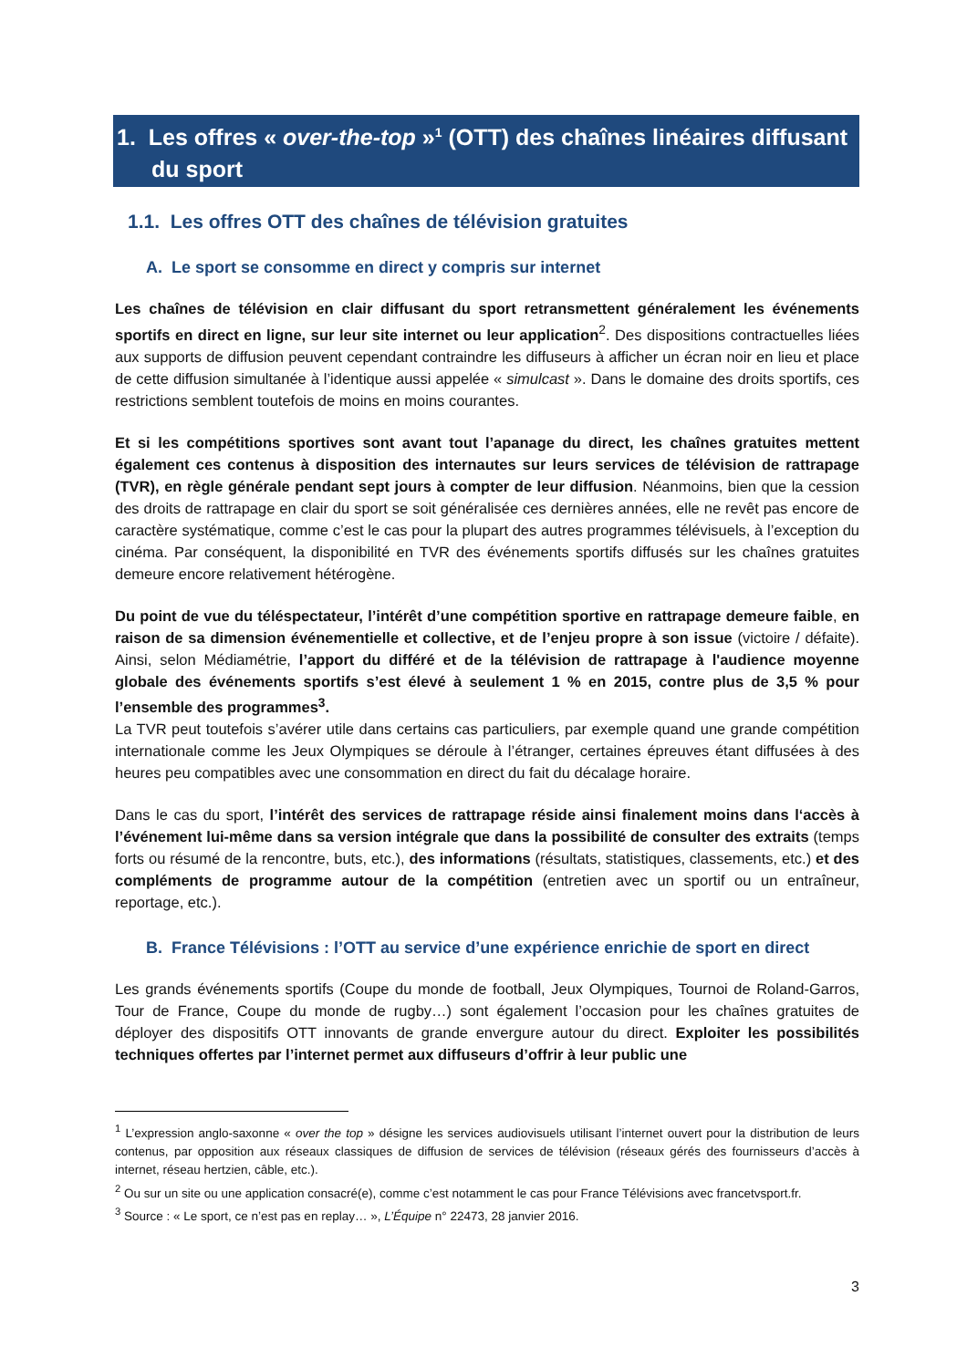1. Les offres « over-the-top »<sup>1</sup> (OTT) des chaînes linéaires diffusant
du sport
1.1. Les offres OTT des chaînes de télévision gratuites
A. Le sport se consomme en direct y compris sur internet
Les chaînes de télévision en clair diffusant du sport retransmettent généralement les événements sportifs en direct en ligne, sur leur site internet ou leur application<sup>2</sup>. Des dispositions contractuelles liées aux supports de diffusion peuvent cependant contraindre les diffuseurs à afficher un écran noir en lieu et place de cette diffusion simultanée à l’identique aussi appelée « simulcast ». Dans le domaine des droits sportifs, ces restrictions semblent toutefois de moins en moins courantes.
Et si les compétitions sportives sont avant tout l’apanage du direct, les chaînes gratuites mettent également ces contenus à disposition des internautes sur leurs services de télévision de rattrapage (TVR), en règle générale pendant sept jours à compter de leur diffusion. Néanmoins, bien que la cession des droits de rattrapage en clair du sport se soit généralisée ces dernières années, elle ne revêt pas encore de caractère systématique, comme c’est le cas pour la plupart des autres programmes télévisuels, à l’exception du cinéma. Par conséquent, la disponibilité en TVR des événements sportifs diffusés sur les chaînes gratuites demeure encore relativement hétérogène.
Du point de vue du téléspectateur, l’intérêt d’une compétition sportive en rattrapage demeure faible, en raison de sa dimension événementielle et collective, et de l’enjeu propre à son issue (victoire / défaite). Ainsi, selon Médiamétrie, l’apport du différé et de la télévision de rattrapage à l'audience moyenne globale des événements sportifs s’est élevé à seulement 1 % en 2015, contre plus de 3,5 % pour l’ensemble des programmes<sup>3</sup>.
La TVR peut toutefois s’avérer utile dans certains cas particuliers, par exemple quand une grande compétition internationale comme les Jeux Olympiques se déroule à l’étranger, certaines épreuves étant diffusées à des heures peu compatibles avec une consommation en direct du fait du décalage horaire.
Dans le cas du sport, l’intérêt des services de rattrapage réside ainsi finalement moins dans l‘accès à l’événement lui-même dans sa version intégrale que dans la possibilité de consulter des extraits (temps forts ou résumé de la rencontre, buts, etc.), des informations (résultats, statistiques, classements, etc.) et des compléments de programme autour de la compétition (entretien avec un sportif ou un entraîneur, reportage, etc.).
B. France Télévisions : l’OTT au service d’une expérience enrichie de sport en direct
Les grands événements sportifs (Coupe du monde de football, Jeux Olympiques, Tournoi de Roland-Garros, Tour de France, Coupe du monde de rugby…) sont également l’occasion pour les chaînes gratuites de déployer des dispositifs OTT innovants de grande envergure autour du direct. Exploiter les possibilités techniques offertes par l’internet permet aux diffuseurs d’offrir à leur public une
<sup>1</sup> L’expression anglo-saxonne « over the top » désigne les services audiovisuels utilisant l’internet ouvert pour la distribution de leurs contenus, par opposition aux réseaux classiques de diffusion de services de télévision (réseaux gérés des fournisseurs d’accès à internet, réseau hertzien, câble, etc.).
<sup>2</sup> Ou sur un site ou une application consacré(e), comme c’est notamment le cas pour France Télévisions avec francetvsport.fr.
<sup>3</sup> Source : « Le sport, ce n’est pas en replay… », L’Équipe n° 22473, 28 janvier 2016.
3